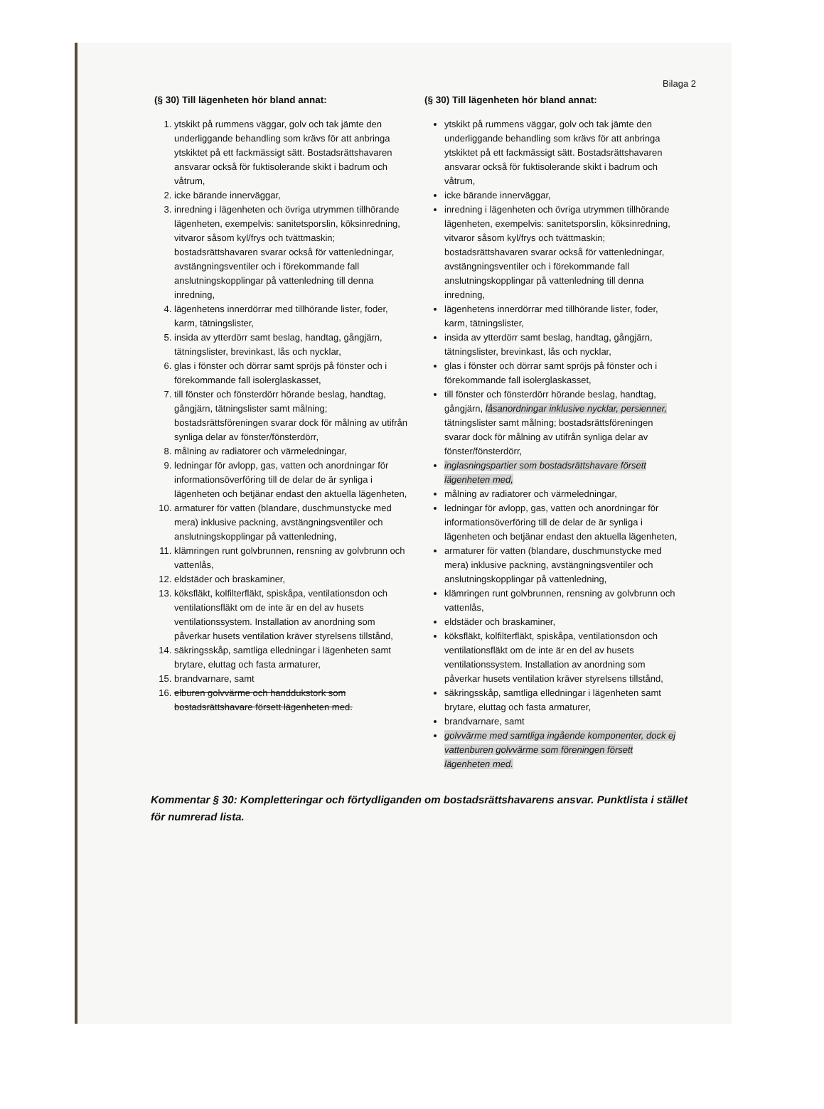Bilaga 2
(§ 30) Till lägenheten hör bland annat:
1. ytskikt på rummens väggar, golv och tak jämte den underliggande behandling som krävs för att anbringa ytskiktet på ett fackmässigt sätt. Bostadsrättshavaren ansvarar också för fuktisolerande skikt i badrum och våtrum,
2. icke bärande innerväggar,
3. inredning i lägenheten och övriga utrymmen tillhörande lägenheten, exempelvis: sanitetsporslin, köksinredning, vitvaror såsom kyl/frys och tvättmaskin; bostadsrättshavaren svarar också för vattenledningar, avstängningsventiler och i förekommande fall anslutningskopplingar på vattenledning till denna inredning,
4. lägenhetens innerdörrar med tillhörande lister, foder, karm, tätningslister,
5. insida av ytterdörr samt beslag, handtag, gångjärn, tätningslister, brevinkast, lås och nycklar,
6. glas i fönster och dörrar samt spröjs på fönster och i förekommande fall isolerglaskasset,
7. till fönster och fönsterdörr hörande beslag, handtag, gångjärn, tätningslister samt målning; bostadsrättsföreningen svarar dock för målning av utifrån synliga delar av fönster/fönsterdörr,
8. målning av radiatorer och värmeledningar,
9. ledningar för avlopp, gas, vatten och anordningar för informationsöverföring till de delar de är synliga i lägenheten och betjänar endast den aktuella lägenheten,
10. armaturer för vatten (blandare, duschmunstycke med mera) inklusive packning, avstängningsventiler och anslutningskopplingar på vattenledning,
11. klämringen runt golvbrunnen, rensning av golvbrunn och vattenlås,
12. eldstäder och braskaminer,
13. köksfläkt, kolfilterfläkt, spiskåpa, ventilationsdon och ventilationsfläkt om de inte är en del av husets ventilationssystem. Installation av anordning som påverkar husets ventilation kräver styrelsens tillstånd,
14. säkringsskåp, samtliga elledningar i lägenheten samt brytare, eluttag och fasta armaturer,
15. brandvarnare, samt
16. elburen golvvärme och handdukstork som bostadsrättshavare försett lägenheten med.
(§ 30) Till lägenheten hör bland annat:
ytskikt på rummens väggar, golv och tak jämte den underliggande behandling som krävs för att anbringa ytskiktet på ett fackmässigt sätt. Bostadsrättshavaren ansvarar också för fuktisolerande skikt i badrum och våtrum,
icke bärande innerväggar,
inredning i lägenheten och övriga utrymmen tillhörande lägenheten, exempelvis: sanitetsporslin, köksinredning, vitvaror såsom kyl/frys och tvättmaskin; bostadsrättshavaren svarar också för vattenledningar, avstängningsventiler och i förekommande fall anslutningskopplingar på vattenledning till denna inredning,
lägenhetens innerdörrar med tillhörande lister, foder, karm, tätningslister,
insida av ytterdörr samt beslag, handtag, gångjärn, tätningslister, brevinkast, lås och nycklar,
glas i fönster och dörrar samt spröjs på fönster och i förekommande fall isolerglaskasset,
till fönster och fönsterdörr hörande beslag, handtag, gångjärn, låsanordningar inklusive nycklar, persienner, tätningslister samt målning; bostadsrättsföreningen svarar dock för målning av utifrån synliga delar av fönster/fönsterdörr,
inglasningspartier som bostadsrättshavare försett lägenheten med,
målning av radiatorer och värmeledningar,
ledningar för avlopp, gas, vatten och anordningar för informationsöverföring till de delar de är synliga i lägenheten och betjänar endast den aktuella lägenheten,
armaturer för vatten (blandare, duschmunstycke med mera) inklusive packning, avstängningsventiler och anslutningskopplingar på vattenledning,
klämringen runt golvbrunnen, rensning av golvbrunn och vattenlås,
eldstäder och braskaminer,
köksfläkt, kolfilterfläkt, spiskåpa, ventilationsdon och ventilationsfläkt om de inte är en del av husets ventilationssystem. Installation av anordning som påverkar husets ventilation kräver styrelsens tillstånd,
säkringsskåp, samtliga elledningar i lägenheten samt brytare, eluttag och fasta armaturer,
brandvarnare, samt
golvvärme med samtliga ingående komponenter, dock ej vattenburen golvvärme som föreningen försett lägenheten med.
Kommentar § 30: Kompletteringar och förtydliganden om bostadsrättshavarens ansvar. Punktlista i stället för numrerad lista.